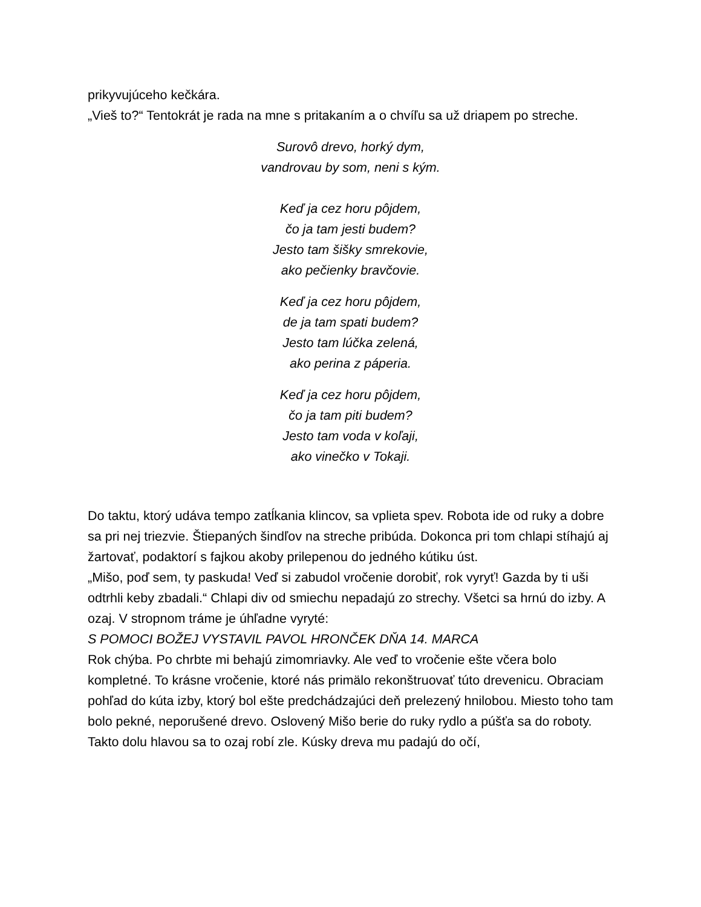prikyvujúceho kečkára.
„Vieš to?“ Tentokrát je rada na mne s pritakaním a o chvíľu sa už driapem po streche.
Surovô drevo, horký dym,
vandrovau by som, neni s kým.
Keď ja cez horu pôjdem,
čo ja tam jesti budem?
Jesto tam šišky smrekovie,
ako pečienky bravčovie.
Keď ja cez horu pôjdem,
de ja tam spati budem?
Jesto tam lúčka zelená,
ako perina z páperia.
Keď ja cez horu pôjdem,
čo ja tam piti budem?
Jesto tam voda v koľaji,
ako vinečko v Tokaji.
Do taktu, ktorý udáva tempo zatĺkania klincov, sa vplieta spev. Robota ide od ruky a dobre sa pri nej triezvie. Štiepaných šindľov na streche pribúda. Dokonca pri tom chlapi stíhajú aj žartovať, podaktorí s fajkou akoby prilepenou do jedného kútiku úst.
„Mišo, poď sem, ty paskuda! Veď si zabudol vročenie dorobiť, rok vyryť! Gazda by ti uši odtrhli keby zbadali.“ Chlapi div od smiechu nepadajú zo strechy. Všetci sa hrnú do izby. A ozaj. V stropnom tráme je úhľadne vyryté:
S POMOCI BOŽEJ VYSTAVIL PAVOL HRONČEK DŇA 14. MARCA
Rok chýba. Po chrbte mi behajú zimomriavky. Ale veď to vročenie ešte včera bolo kompletné. To krásne vročenie, ktoré nás primälo rekonštruovať túto drevenicu. Obraciam pohľad do kúta izby, ktorý bol ešte predchádzajúci deň prelezený hnilobou. Miesto toho tam bolo pekné, neporušené drevo. Oslovený Mišo berie do ruky rydlo a púšťa sa do roboty. Takto dolu hlavou sa to ozaj robí zle. Kúsky dreva mu padajú do očí,